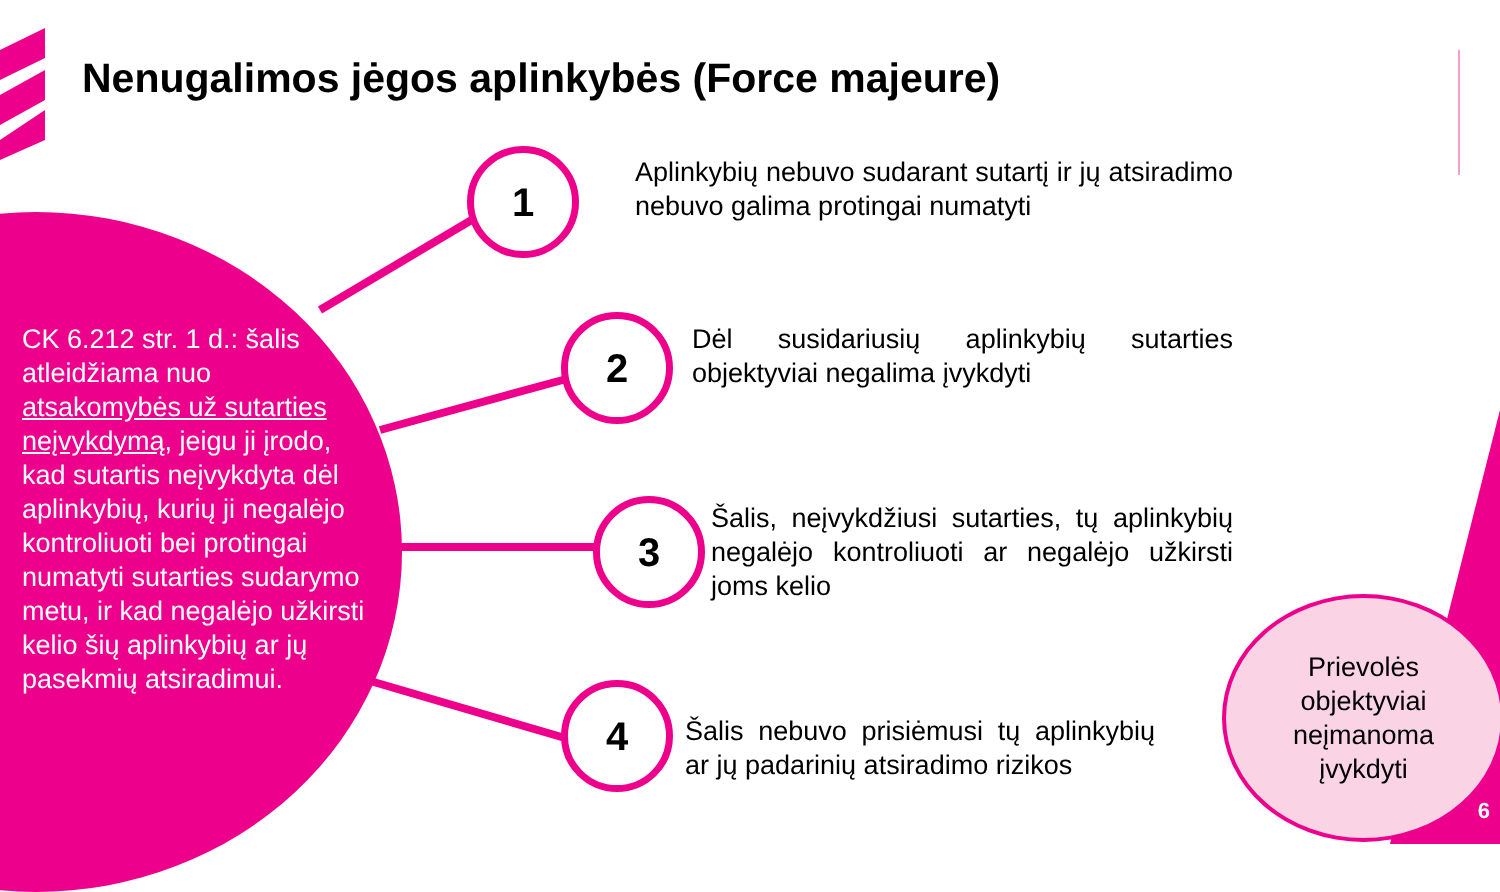Nenugalimos jėgos aplinkybės (Force majeure)
CK 6.212 str. 1 d.: šalis atleidžiama nuo atsakomybės už sutarties neįvykdymą, jeigu ji įrodo, kad sutartis neįvykdyta dėl aplinkybių, kurių ji negalėjo kontroliuoti bei protingai numatyti sutarties sudarymo metu, ir kad negalėjo užkirsti kelio šių aplinkybių ar jų pasekmių atsiradimui.
1
2
3
4
Aplinkybių nebuvo sudarant sutartį ir jų atsiradimo nebuvo galima protingai numatyti
Dėl susidariusių aplinkybių sutarties objektyviai negalima įvykdyti
Šalis, neįvykdžiusi sutarties, tų aplinkybių negalėjo kontroliuoti ar negalėjo užkirsti joms kelio
Šalis nebuvo prisiėmusi tų aplinkybių ar jų padarinių atsiradimo rizikos
Prievolės
objektyviai
neįmanoma
įvykdyti
6